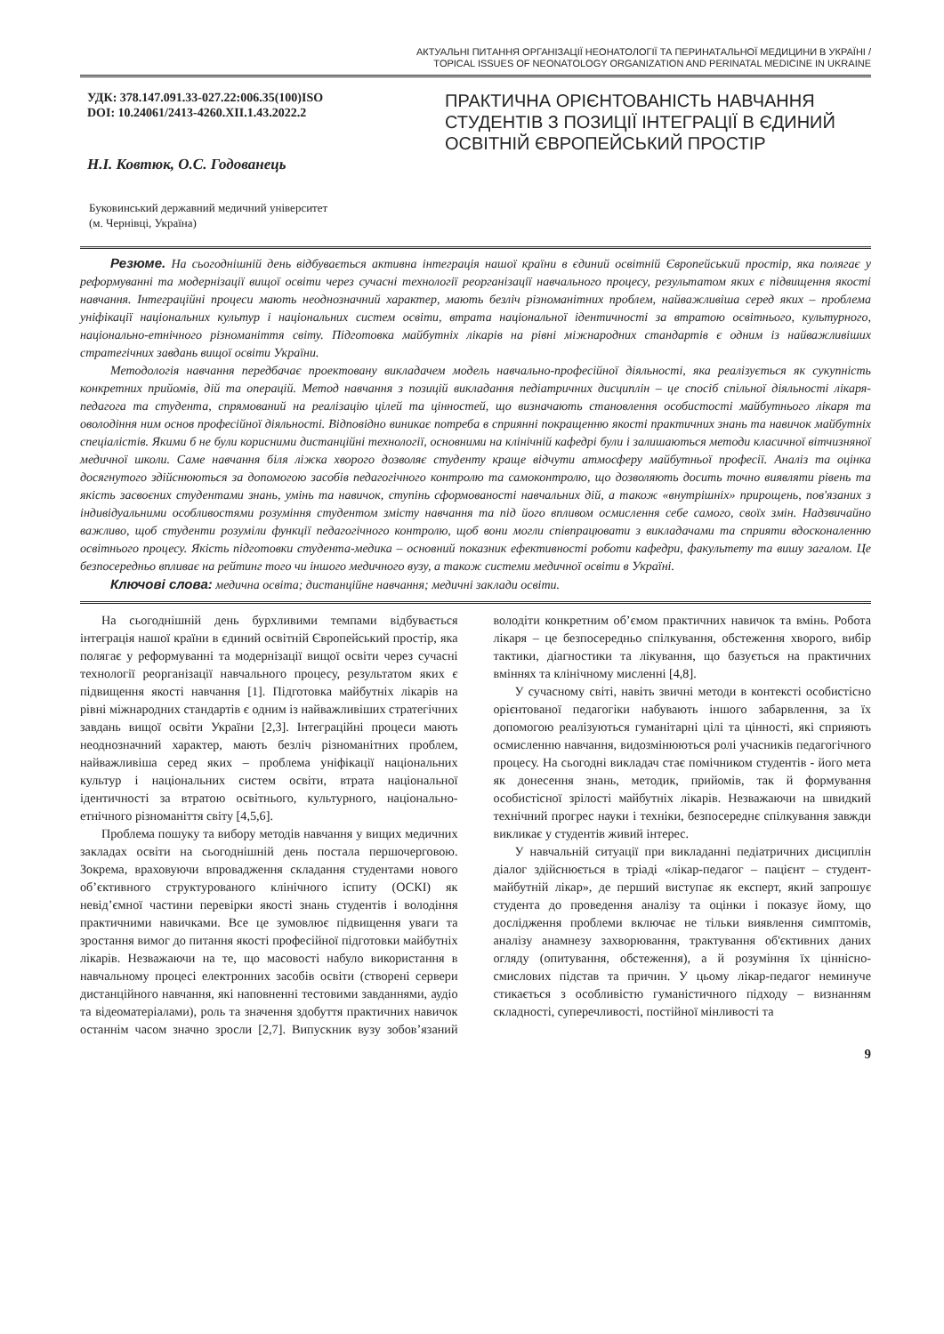АКТУАЛЬНІ ПИТАННЯ ОРГАНІЗАЦІЇ НЕОНАТОЛОГІЇ ТА ПЕРИНАТАЛЬНОЇ МЕДИЦИНИ В УКРАЇНІ /
TOPICAL ISSUES OF NEONATOLOGY ORGANIZATION AND PERINATAL MEDICINE IN UKRAINE
УДК: 378.147.091.33-027.22:006.35(100)ISO
DOI: 10.24061/2413-4260.XII.1.43.2022.2
Н.І. Ковтюк, О.С. Годованець
Буковинський державний медичний університет
(м. Чернівці, Україна)
ПРАКТИЧНА ОРІЄНТОВАНІСТЬ НАВЧАННЯ СТУДЕНТІВ З ПОЗИЦІЇ ІНТЕГРАЦІЇ В ЄДИНИЙ ОСВІТНІЙ ЄВРОПЕЙСЬКИЙ ПРОСТІР
Резюме. На сьогоднішній день відбувається активна інтеграція нашої країни в єдиний освітній Європейський простір, яка полягає у реформуванні та модернізації вищої освіти через сучасні технології реорганізації навчального процесу, результатом яких є підвищення якості навчання. Інтеграційні процеси мають неоднозначний характер, мають безліч різноманітних проблем, найважливіша серед яких – проблема уніфікації національних культур і національних систем освіти, втрата національної ідентичності за втратою освітнього, культурного, національно-етнічного різноманіття світу. Підготовка майбутніх лікарів на рівні міжнародних стандартів є одним із найважливіших стратегічних завдань вищої освіти України.
Методологія навчання передбачає проектовану викладачем модель навчально-професійної діяльності, яка реалізується як сукупність конкретних прийомів, дій та операцій. Метод навчання з позицій викладання педіатричних дисциплін – це спосіб спільної діяльності лікаря-педагога та студента, спрямований на реалізацію цілей та цінностей, що визначають становлення особистості майбутнього лікаря та оволодіння ним основ професійної діяльності. Відповідно виникає потреба в сприянні покращенню якості практичних знань та навичок майбутніх спеціалістів. Якими б не були корисними дистанційні технології, основними на клінічній кафедрі були і залишаються методи класичної вітчизняної медичної школи. Саме навчання біля ліжка хворого дозволяє студенту краще відчути атмосферу майбутньої професії. Аналіз та оцінка досягнутого здійснюються за допомогою засобів педагогічного контролю та самоконтролю, що дозволяють досить точно виявляти рівень та якість засвоєних студентами знань, умінь та навичок, ступінь сформованості навчальних дій, а також «внутрішніх» прирощень, пов'язаних з індивідуальними особливостями розуміння студентом змісту навчання та під його впливом осмислення себе самого, своїх змін. Надзвичайно важливо, щоб студенти розуміли функції педагогічного контролю, щоб вони могли співпрацювати з викладачами та сприяти вдосконаленню освітнього процесу. Якість підготовки студента-медика – основний показник ефективності роботи кафедри, факультету та вишу загалом. Це безпосередньо впливає на рейтинг того чи іншого медичного вузу, а також системи медичної освіти в Україні.
Ключові слова: медична освіта; дистанційне навчання; медичні заклади освіти.
На сьогоднішній день бурхливими темпами відбувається інтеграція нашої країни в єдиний освітній Європейський простір, яка полягає у реформуванні та модернізації вищої освіти через сучасні технології реорганізації навчального процесу, результатом яких є підвищення якості навчання [1]. Підготовка майбутніх лікарів на рівні міжнародних стандартів є одним із найважливіших стратегічних завдань вищої освіти України [2,3]. Інтеграційні процеси мають неоднозначний характер, мають безліч різноманітних проблем, найважливіша серед яких – проблема уніфікації національних культур і національних систем освіти, втрата національної ідентичності за втратою освітнього, культурного, національно-етнічного різноманіття світу [4,5,6].
Проблема пошуку та вибору методів навчання у вищих медичних закладах освіти на сьогоднішній день постала першочерговою. Зокрема, враховуючи впровадження складання студентами нового об’єктивного структурованого клінічного іспиту (ОСКІ) як невід’ємної частини перевірки якості знань студентів і володіння практичними навичками. Все це зумовлює підвищення уваги та зростання вимог до питання якості професійної підготовки майбутніх лікарів. Незважаючи на те, що масовості набуло використання в навчальному процесі електронних засобів освіти (створені сервери дистанційного навчання, які наповненні тестовими завданнями, аудіо та відеоматеріалами), роль та значення здобуття практичних навичок останнім часом значно зросли [2,7]. Випускник вузу зобов’язаний володіти конкретним об’ємом практичних навичок та вмінь. Робота лікаря – це безпосередньо спілкування, обстеження хворого, вибір тактики, діагностики та лікування, що базується на практичних вміннях та клінічному мисленні [4,8].
У сучасному світі, навіть звичні методи в контексті особистісно орієнтованої педагогіки набувають іншого забарвлення, за їх допомогою реалізуються гуманітарні цілі та цінності, які сприяють осмисленню навчання, видозмінюються ролі учасників педагогічного процесу. На сьогодні викладач стає помічником студентів - його мета як донесення знань, методик, прийомів, так й формування особистісної зрілості майбутніх лікарів. Незважаючи на швидкий технічний прогрес науки і техніки, безпосереднє спілкування завжди викликає у студентів живий інтерес.
У навчальній ситуації при викладанні педіатричних дисциплін діалог здійснюється в тріаді «лікар-педагог – пацієнт – студент-майбутній лікар», де перший виступає як експерт, який запрошує студента до проведення аналізу та оцінки і показує йому, що дослідження проблеми включає не тільки виявлення симптомів, аналізу анамнезу захворювання, трактування об'єктивних даних огляду (опитування, обстеження), а й розуміння їх ціннісно-смислових підстав та причин. У цьому лікар-педагог неминуче стикається з особливістю гуманістичного підходу – визнанням складності, суперечливості, постійної мінливості та
9